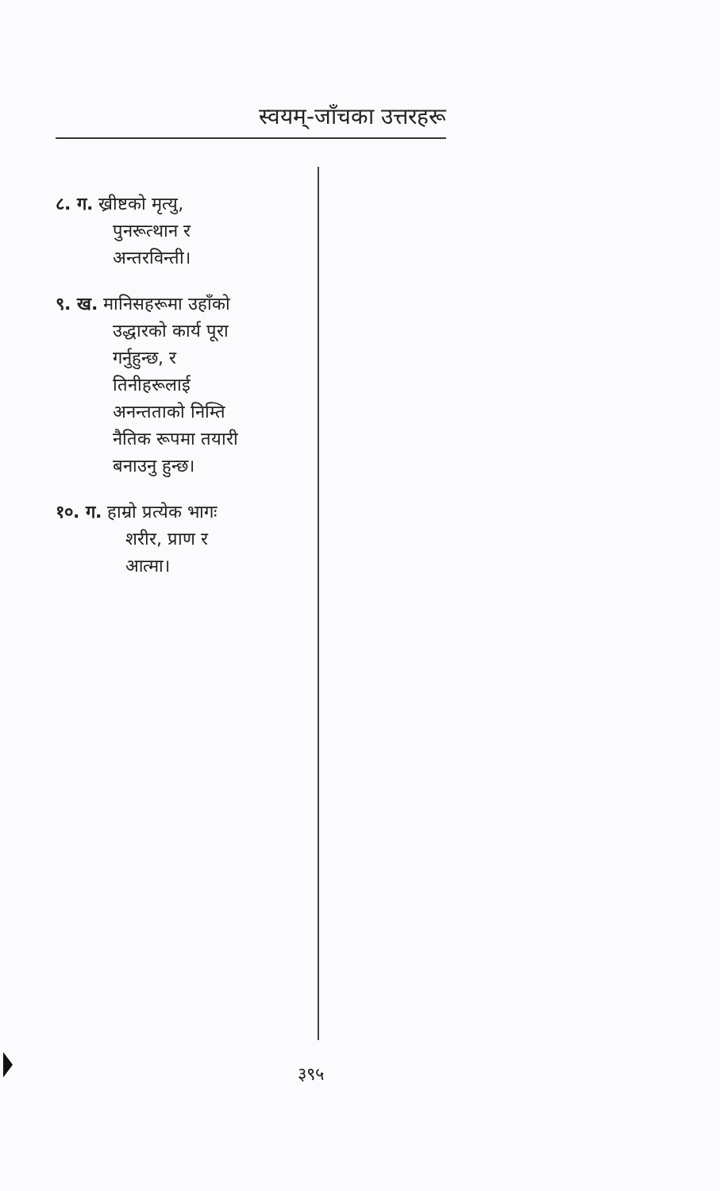स्वयम्-जाँचका उत्तरहरू
८. ग. ख्रीष्टको मृत्यु,
पुनरूत्थान र
अन्तरविन्ती।
९. ख. मानिसहरूमा उहाँको
उद्धारको कार्य पूरा
गर्नुहुन्छ, र
तिनीहरूलाई
अनन्तताको निम्ति
नैतिक रूपमा तयारी
बनाउनु हुन्छ।
१०. ग. हाम्रो प्रत्येक भागः
शरीर, प्राण र
आत्मा।
३९५